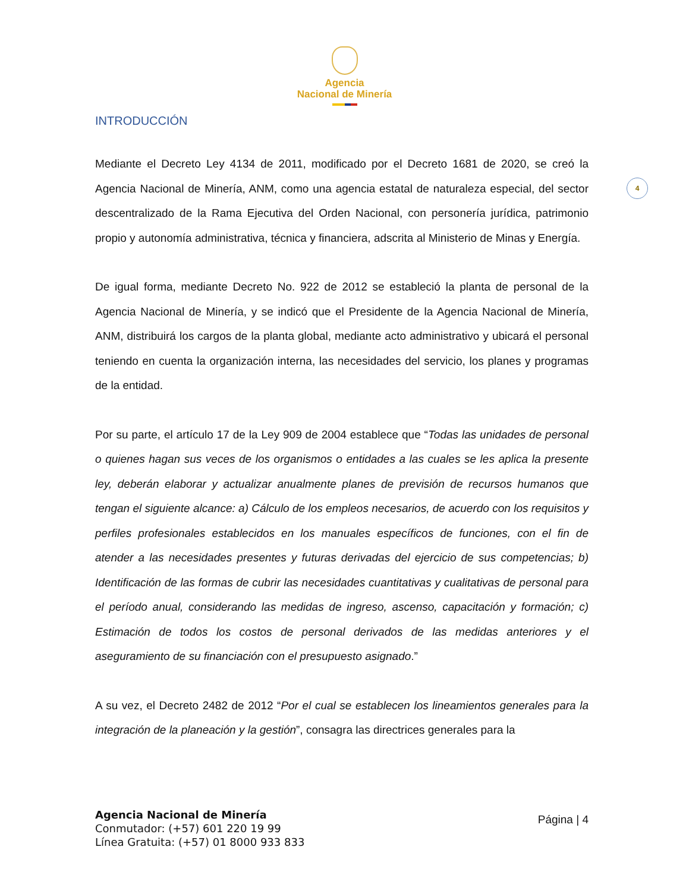Agencia
Nacional de Minería
4
INTRODUCCIÓN
Mediante el Decreto Ley 4134 de 2011, modificado por el Decreto 1681 de 2020, se creó la Agencia Nacional de Minería, ANM, como una agencia estatal de naturaleza especial, del sector descentralizado de la Rama Ejecutiva del Orden Nacional, con personería jurídica, patrimonio propio y autonomía administrativa, técnica y financiera, adscrita al Ministerio de Minas y Energía.
De igual forma, mediante Decreto No. 922 de 2012 se estableció la planta de personal de la Agencia Nacional de Minería, y se indicó que el Presidente de la Agencia Nacional de Minería, ANM, distribuirá los cargos de la planta global, mediante acto administrativo y ubicará el personal teniendo en cuenta la organización interna, las necesidades del servicio, los planes y programas de la entidad.
Por su parte, el artículo 17 de la Ley 909 de 2004 establece que “Todas las unidades de personal o quienes hagan sus veces de los organismos o entidades a las cuales se les aplica la presente ley, deberán elaborar y actualizar anualmente planes de previsión de recursos humanos que tengan el siguiente alcance: a) Cálculo de los empleos necesarios, de acuerdo con los requisitos y perfiles profesionales establecidos en los manuales específicos de funciones, con el fin de atender a las necesidades presentes y futuras derivadas del ejercicio de sus competencias; b) Identificación de las formas de cubrir las necesidades cuantitativas y cualitativas de personal para el período anual, considerando las medidas de ingreso, ascenso, capacitación y formación; c) Estimación de todos los costos de personal derivados de las medidas anteriores y el aseguramiento de su financiación con el presupuesto asignado.”
A su vez, el Decreto 2482 de 2012 “Por el cual se establecen los lineamientos generales para la integración de la planeación y la gestión”, consagra las directrices generales para la
Agencia Nacional de Minería
Conmutador: (+57) 601 220 19 99
Línea Gratuita: (+57) 01 8000 933 833
Página | 4